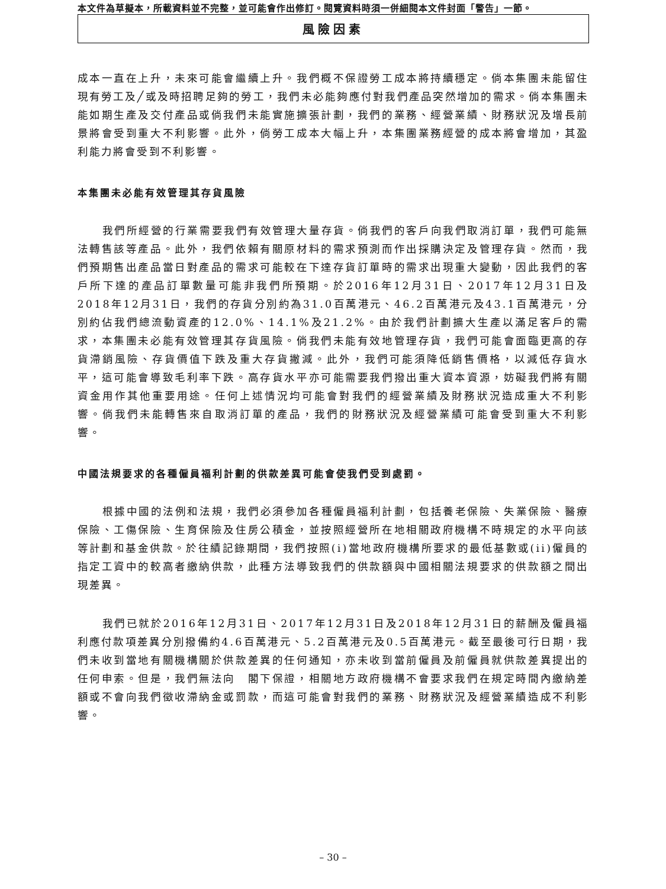本文件為草擬本，所載資料並不完整，並可能會作出修訂。閱覽資料時須一併細閱本文件封面「警告」一節。
風險因素
成本一直在上升，未來可能會繼續上升。我們概不保證勞工成本將持續穩定。倘本集團未能留住現有勞工及╱或及時招聘足夠的勞工，我們未必能夠應付對我們產品突然增加的需求。倘本集團未能如期生產及交付產品或倘我們未能實施擴張計劃，我們的業務、經營業績、財務狀況及增長前景將會受到重大不利影響。此外，倘勞工成本大幅上升，本集團業務經營的成本將會增加，其盈利能力將會受到不利影響。
本集團未必能有效管理其存貨風險
我們所經營的行業需要我們有效管理大量存貨。倘我們的客戶向我們取消訂單，我們可能無法轉售該等產品。此外，我們依賴有關原材料的需求預測而作出採購決定及管理存貨。然而，我們預期售出產品當日對產品的需求可能較在下達存貨訂單時的需求出現重大變動，因此我們的客戶所下達的產品訂單數量可能非我們所預期。於2016年12月31日、2017年12月31日及2018年12月31日，我們的存貨分別約為31.0百萬港元、46.2百萬港元及43.1百萬港元，分別約佔我們總流動資產的12.0%、14.1%及21.2%。由於我們計劃擴大生產以滿足客戶的需求，本集團未必能有效管理其存貨風險。倘我們未能有效地管理存貨，我們可能會面臨更高的存貨滯銷風險、存貨價值下跌及重大存貨撇減。此外，我們可能須降低銷售價格，以減低存貨水平，這可能會導致毛利率下跌。高存貨水平亦可能需要我們撥出重大資本資源，妨礙我們將有關資金用作其他重要用途。任何上述情況均可能會對我們的經營業績及財務狀況造成重大不利影響。倘我們未能轉售來自取消訂單的產品，我們的財務狀況及經營業績可能會受到重大不利影響。
中國法規要求的各種僱員福利計劃的供款差異可能會使我們受到處罰。
根據中國的法例和法規，我們必須參加各種僱員福利計劃，包括養老保險、失業保險、醫療保險、工傷保險、生育保險及住房公積金，並按照經營所在地相關政府機構不時規定的水平向該等計劃和基金供款。於往績記錄期間，我們按照(i)當地政府機構所要求的最低基數或(ii)僱員的指定工資中的較高者繳納供款，此種方法導致我們的供款額與中國相關法規要求的供款額之間出現差異。
我們已就於2016年12月31日、2017年12月31日及2018年12月31日的薪酬及僱員福利應付款項差異分別撥備約4.6百萬港元、5.2百萬港元及0.5百萬港元。截至最後可行日期，我們未收到當地有關機構關於供款差異的任何通知，亦未收到當前僱員及前僱員就供款差異提出的任何申索。但是，我們無法向　閣下保證，相關地方政府機構不會要求我們在規定時間內繳納差額或不會向我們徵收滯納金或罰款，而這可能會對我們的業務、財務狀況及經營業績造成不利影響。
– 30 –